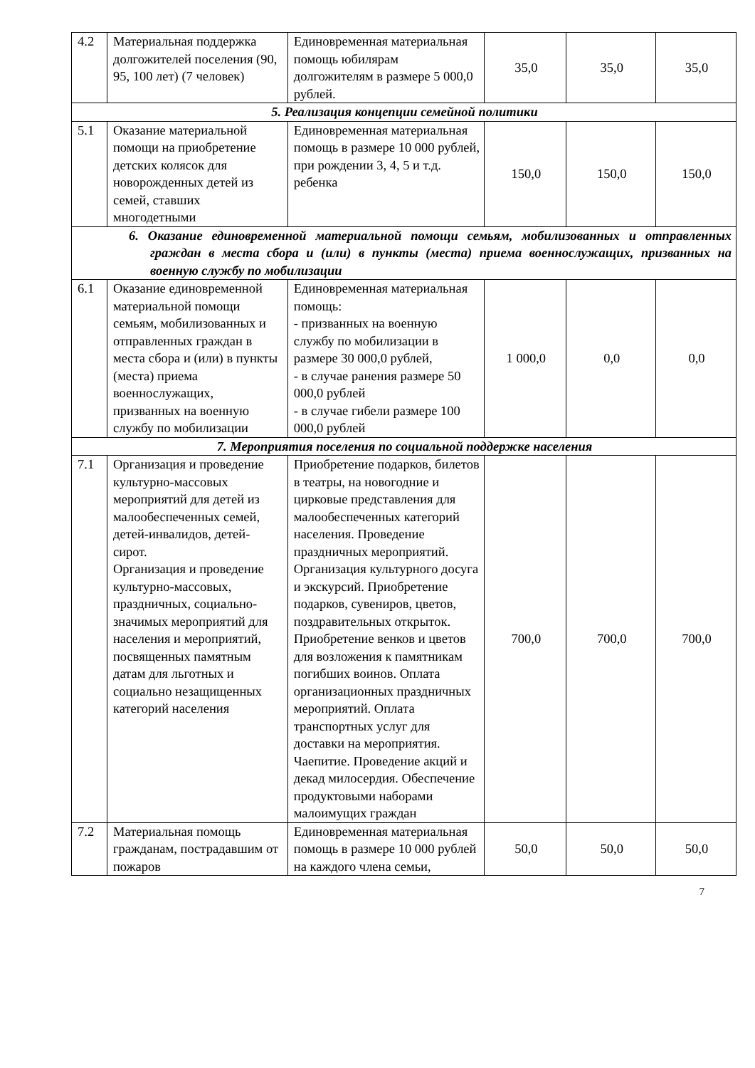| 4.2 | Материальная поддержка долгожителей поселения (90, 95, 100 лет) (7 человек) | Единовременная материальная помощь юбилярам долгожителям в размере 5 000,0 рублей. | 35,0 | 35,0 | 35,0 |
| 5. Реализация концепции семейной политики | | | | | |
| 5.1 | Оказание материальной помощи на приобретение детских колясок для новорожденных детей из семей, ставших многодетными | Единовременная материальная помощь в размере 10 000 рублей, при рождении 3, 4, 5 и т.д. ребенка | 150,0 | 150,0 | 150,0 |
| 6. Оказание единовременной материальной помощи семьям, мобилизованных и отправленных граждан в места сбора и (или) в пункты (места) приема военнослужащих, призванных на военную службу по мобилизации | | | | | |
| 6.1 | Оказание единовременной материальной помощи семьям, мобилизованных и отправленных граждан в места сбора и (или) в пункты (места) приема военнослужащих, призванных на военную службу по мобилизации | Единовременная материальная помощь: - призванных на военную службу по мобилизации в размере 30 000,0 рублей, - в случае ранения размере 50 000,0 рублей - в случае гибели размере 100 000,0 рублей | 1 000,0 | 0,0 | 0,0 |
| 7. Мероприятия поселения по социальной поддержке населения | | | | | |
| 7.1 | Организация и проведение культурно-массовых мероприятий для детей из малообеспеченных семей, детей-инвалидов, детей-сирот. Организация и проведение культурно-массовых, праздничных, социально-значимых мероприятий для населения и мероприятий, посвященных памятным датам для льготных и социально незащищенных категорий населения | Приобретение подарков, билетов в театры, на новогодние и цирковые представления для малообеспеченных категорий населения. Проведение праздничных мероприятий. Организация культурного досуга и экскурсий. Приобретение подарков, сувениров, цветов, поздравительных открыток. Приобретение венков и цветов для возложения к памятникам погибших воинов. Оплата организационных праздничных мероприятий. Оплата транспортных услуг для доставки на мероприятия. Чаепитие. Проведение акций и декад милосердия. Обеспечение продуктовыми наборами малоимущих граждан | 700,0 | 700,0 | 700,0 |
| 7.2 | Материальная помощь гражданам, пострадавшим от пожаров | Единовременная материальная помощь в размере 10 000 рублей на каждого члена семьи, | 50,0 | 50,0 | 50,0 |
7